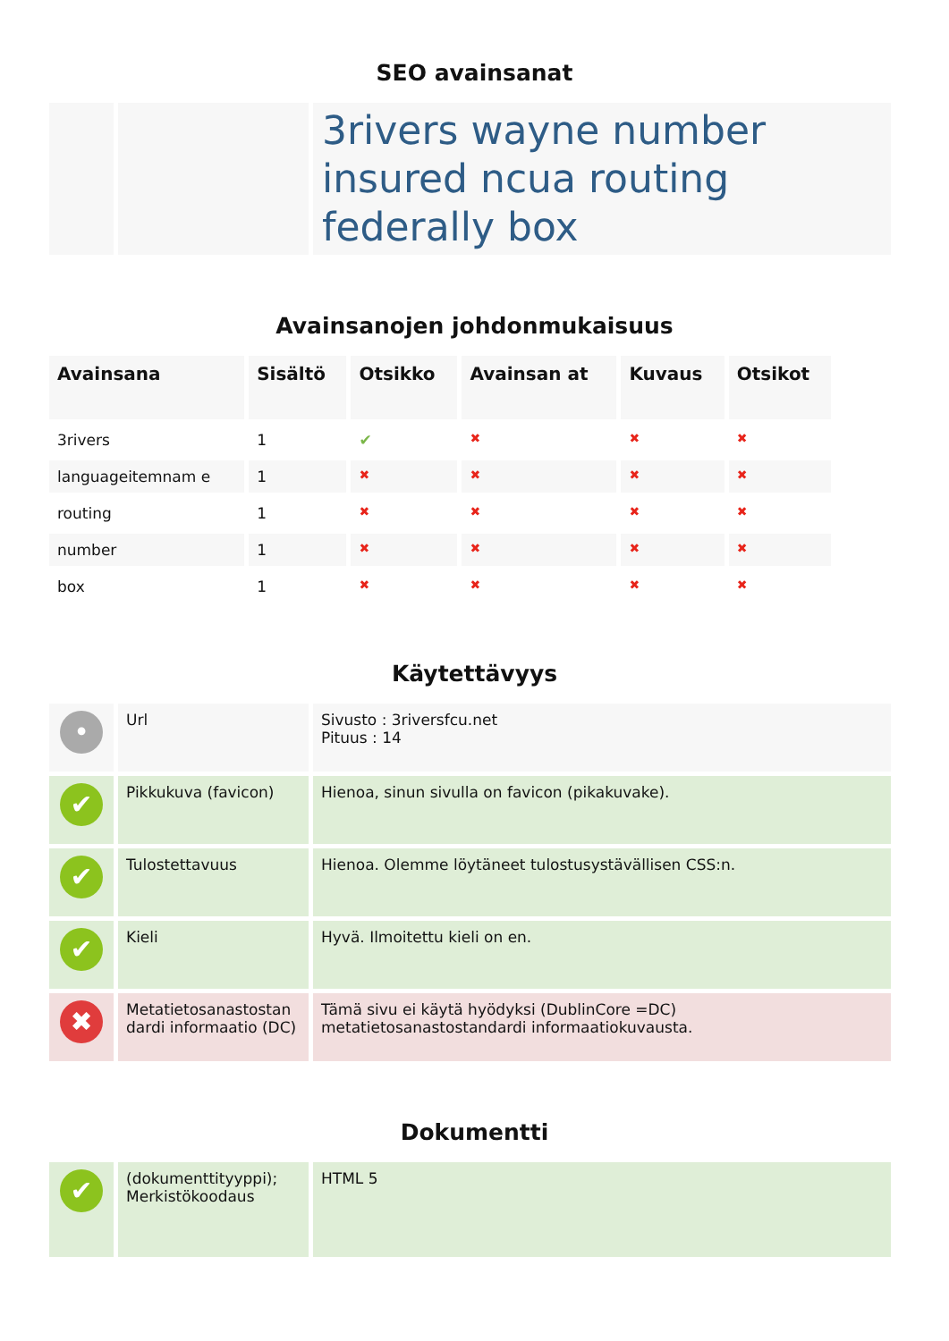SEO avainsanat
| | | 3rivers wayne number insured ncua routing federally box |
Avainsanojen johdonmukaisuus
| Avainsana | Sisältö | Otsikko | Avainsan at | Kuvaus | Otsikot |
| --- | --- | --- | --- | --- | --- |
| 3rivers | 1 | ✔ | ✖ | ✖ | ✖ |
| languageitemnam e | 1 | ✖ | ✖ | ✖ | ✖ |
| routing | 1 | ✖ | ✖ | ✖ | ✖ |
| number | 1 | ✖ | ✖ | ✖ | ✖ |
| box | 1 | ✖ | ✖ | ✖ | ✖ |
Käytettävyys
| • | Url | Sivusto : 3riversfcu.net Pituus : 14 |
| ✔ | Pikkukuva (favicon) | Hienoa, sinun sivulla on favicon (pikakuvake). |
| ✔ | Tulostettavuus | Hienoa. Olemme löytäneet tulostusystävällisen CSS:n. |
| ✔ | Kieli | Hyvä. Ilmoitettu kieli on en. |
| ✖ | Metatietosanastostan dardi informaatio (DC) | Tämä sivu ei käytä hyödyksi (DublinCore =DC) metatietosanastostandardi informaatiokuvausta. |
Dokumentti
| ✔ | (dokumenttityyppi); Merkistökoodaus | HTML 5 |